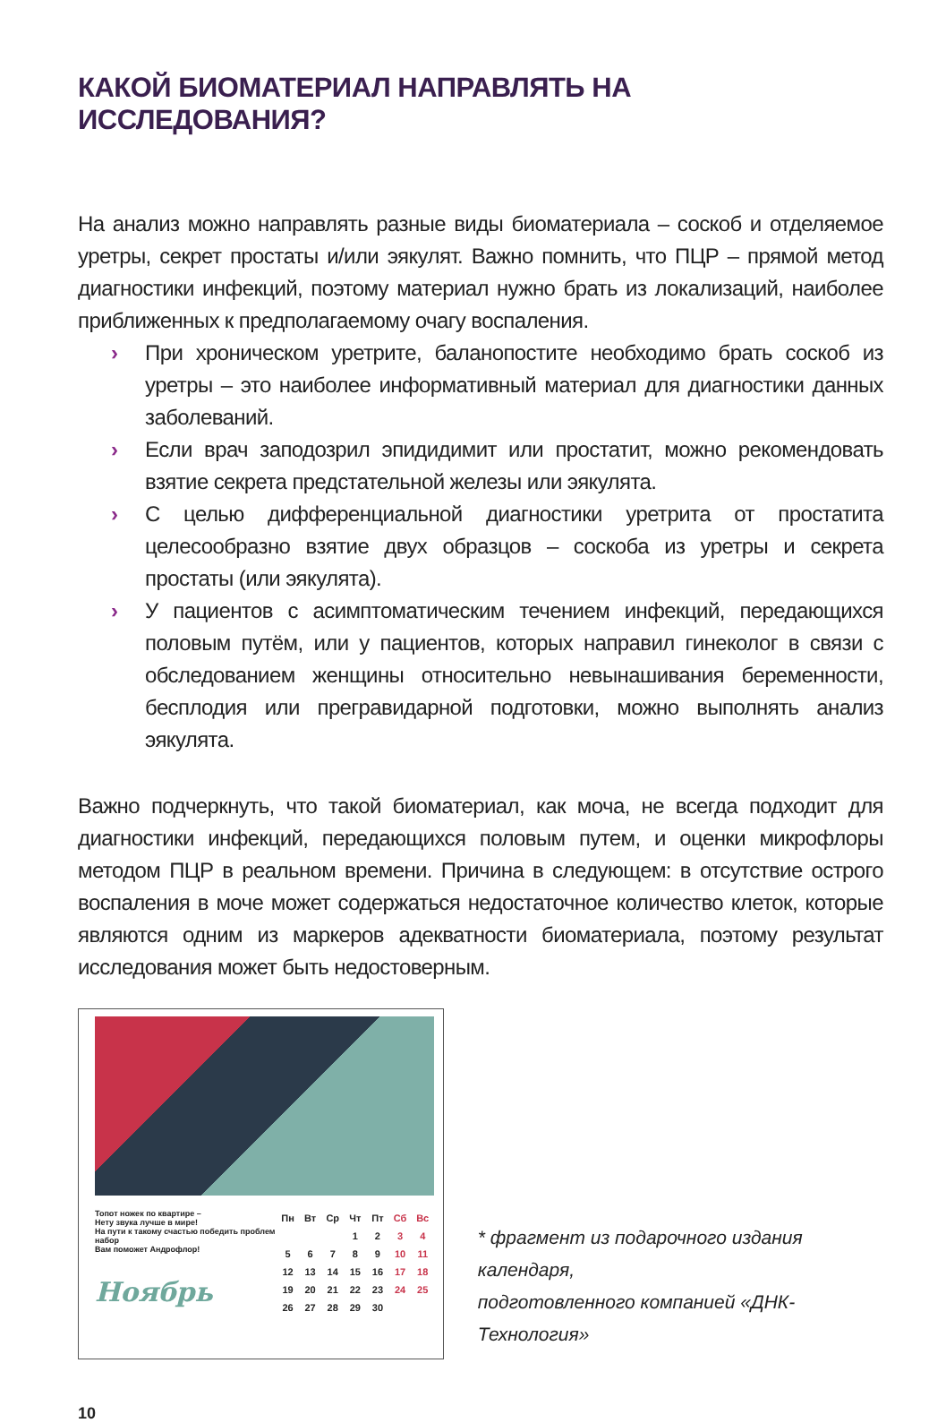КАКОЙ БИОМАТЕРИАЛ НАПРАВЛЯТЬ НА ИССЛЕДОВАНИЯ?
На анализ можно направлять разные виды биоматериала – соскоб и отделяемое уретры, секрет простаты и/или эякулят. Важно помнить, что ПЦР – прямой метод диагностики инфекций, поэтому материал нужно брать из локализаций, наиболее приближенных к предполагаемому очагу воспаления.
› При хроническом уретрите, баланопостите необходимо брать соскоб из уретры – это наиболее информативный материал для диагностики данных заболеваний.
› Если врач заподозрил эпидидимит или простатит, можно рекомендовать взятие секрета предстательной железы или эякулята.
› С целью дифференциальной диагностики уретрита от простатита целесообразно взятие двух образцов – соскоба из уретры и секрета простаты (или эякулята).
› У пациентов с асимптоматическим течением инфекций, передающихся половым путём, или у пациентов, которых направил гинеколог в связи с обследованием женщины относительно невынашивания беременности, бесплодия или прегравидарной подготовки, можно выполнять анализ эякулята.
Важно подчеркнуть, что такой биоматериал, как моча, не всегда подходит для диагностики инфекций, передающихся половым путем, и оценки микрофлоры методом ПЦР в реальном времени. Причина в следующем: в отсутствие острого воспаления в моче может содержаться недостаточное количество клеток, которые являются одним из маркеров адекватности биоматериала, поэтому результат исследования может быть недостоверным.
Топот ножек по квартире –
Нету звука лучше в мире!
На пути к такому счастью победить проблем набор
Вам поможет Андрофлор!
Ноябрь
| Пн | Вт | Ср | Чт | Пт | Сб | Вс |
| | | | 1 | 2 | 3 | 4 |
| 5 | 6 | 7 | 8 | 9 | 10 | 11 |
| 12 | 13 | 14 | 15 | 16 | 17 | 18 |
| 19 | 20 | 21 | 22 | 23 | 24 | 25 |
| 26 | 27 | 28 | 29 | 30 | | |
* фрагмент из подарочного издания календаря,
подготовленного компанией «ДНК-Технология»
10